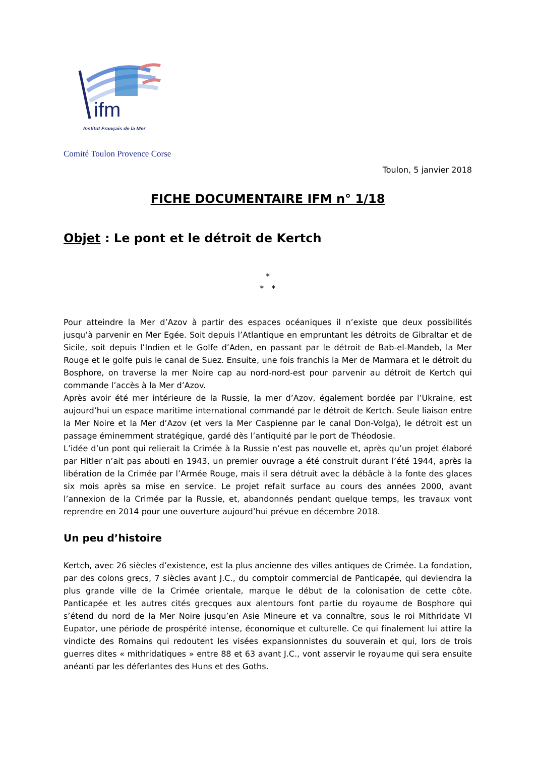ifm
Institut Français de la Mer
Comité Toulon Provence Corse
Toulon, 5 janvier 2018
FICHE DOCUMENTAIRE IFM n° 1/18
Objet : Le pont et le détroit de Kertch
*
* *
Pour atteindre la Mer d’Azov à partir des espaces océaniques il n’existe que deux possibilités jusqu’à parvenir en Mer Egée. Soit depuis l’Atlantique en empruntant les détroits de Gibraltar et de Sicile, soit depuis l’Indien et le Golfe d’Aden, en passant par le détroit de Bab-el-Mandeb, la Mer Rouge et le golfe puis le canal de Suez. Ensuite, une fois franchis la Mer de Marmara et le détroit du Bosphore, on traverse la mer Noire cap au nord-nord-est pour parvenir au détroit de Kertch qui commande l’accès à la Mer d’Azov.
Après avoir été mer intérieure de la Russie, la mer d’Azov, également bordée par l’Ukraine, est aujourd’hui un espace maritime international commandé par le détroit de Kertch. Seule liaison entre la Mer Noire et la Mer d’Azov (et vers la Mer Caspienne par le canal Don-Volga), le détroit est un passage éminemment stratégique, gardé dès l’antiquité par le port de Théodosie.
L’idée d’un pont qui relierait la Crimée à la Russie n’est pas nouvelle et, après qu’un projet élaboré par Hitler n’ait pas abouti en 1943, un premier ouvrage a été construit durant l’été 1944, après la libération de la Crimée par l’Armée Rouge, mais il sera détruit avec la débâcle à la fonte des glaces six mois après sa mise en service. Le projet refait surface au cours des années 2000, avant l’annexion de la Crimée par la Russie, et, abandonnés pendant quelque temps, les travaux vont reprendre en 2014 pour une ouverture aujourd’hui prévue en décembre 2018.
Un peu d’histoire
Kertch, avec 26 siècles d’existence, est la plus ancienne des villes antiques de Crimée. La fondation, par des colons grecs, 7 siècles avant J.C., du comptoir commercial de Panticapée, qui deviendra la plus grande ville de la Crimée orientale, marque le début de la colonisation de cette côte. Panticapée et les autres cités grecques aux alentours font partie du royaume de Bosphore qui s’étend du nord de la Mer Noire jusqu’en Asie Mineure et va connaître, sous le roi Mithridate VI Eupator, une période de prospérité intense, économique et culturelle. Ce qui finalement lui attire la vindicte des Romains qui redoutent les visées expansionnistes du souverain et qui, lors de trois guerres dites « mithridatiques » entre 88 et 63 avant J.C., vont asservir le royaume qui sera ensuite anéanti par les déferlantes des Huns et des Goths.